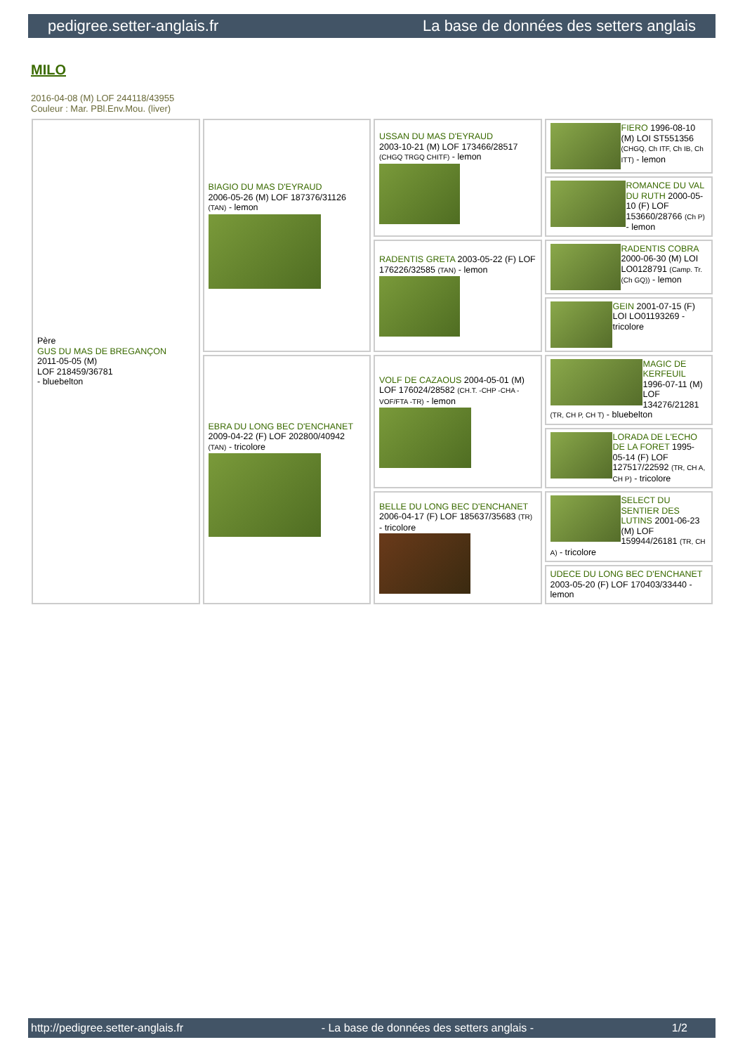pedigree.setter-anglais.fr La base de données des setters anglais
MILO
2016-04-08 (M) LOF 244118/43955
Couleur : Mar. PBl.Env.Mou. (liver)
| Père GUS DU MAS DE BREGANÇON 2011-05-05 (M) LOF 218459/36781 - bluebelton | BIAGIO DU MAS D'EYRAUD 2006-05-26 (M) LOF 187376/31126 (TAN) - lemon | USSAN DU MAS D'EYRAUD 2003-10-21 (M) LOF 173466/28517 (CHGQ TRGQ CHITF) - lemon | FIERO 1996-08-10 (M) LOI ST551356 (CHGQ, Ch ITF, Ch IB, Ch ITT) - lemon |
| | | | ROMANCE DU VAL DU RUTH 2000-05-10 (F) LOF 153660/28766 (Ch P) - lemon |
| | | RADENTIS GRETA 2003-05-22 (F) LOF 176226/32585 (TAN) - lemon | RADENTIS COBRA 2000-06-30 (M) LOI LO0128791 (Camp. Tr. (Ch GQ)) - lemon |
| | | | GEIN 2001-07-15 (F) LOI LO01193269 - tricolore |
| | EBRA DU LONG BEC D'ENCHANET 2009-04-22 (F) LOF 202800/40942 (TAN) - tricolore | VOLF DE CAZAOUS 2004-05-01 (M) LOF 176024/28582 (CH.T. -CHP -CHA -VOF/FTA -TR) - lemon | MAGIC DE KERFEUIL 1996-07-11 (M) LOF 134276/21281 (TR, CH P, CH T) - bluebelton |
| | | | LORADA DE L'ECHO DE LA FORET 1995-05-14 (F) LOF 127517/22592 (TR, CH A, CH P) - tricolore |
| | | BELLE DU LONG BEC D'ENCHANET 2006-04-17 (F) LOF 185637/35683 (TR) - tricolore | SELECT DU SENTIER DES LUTINS 2001-06-23 (M) LOF 159944/26181 (TR, CH A) - tricolore |
| | | | UDECE DU LONG BEC D'ENCHANET 2003-05-20 (F) LOF 170403/33440 - lemon |
http://pedigree.setter-anglais.fr - La base de données des setters anglais - 1/2